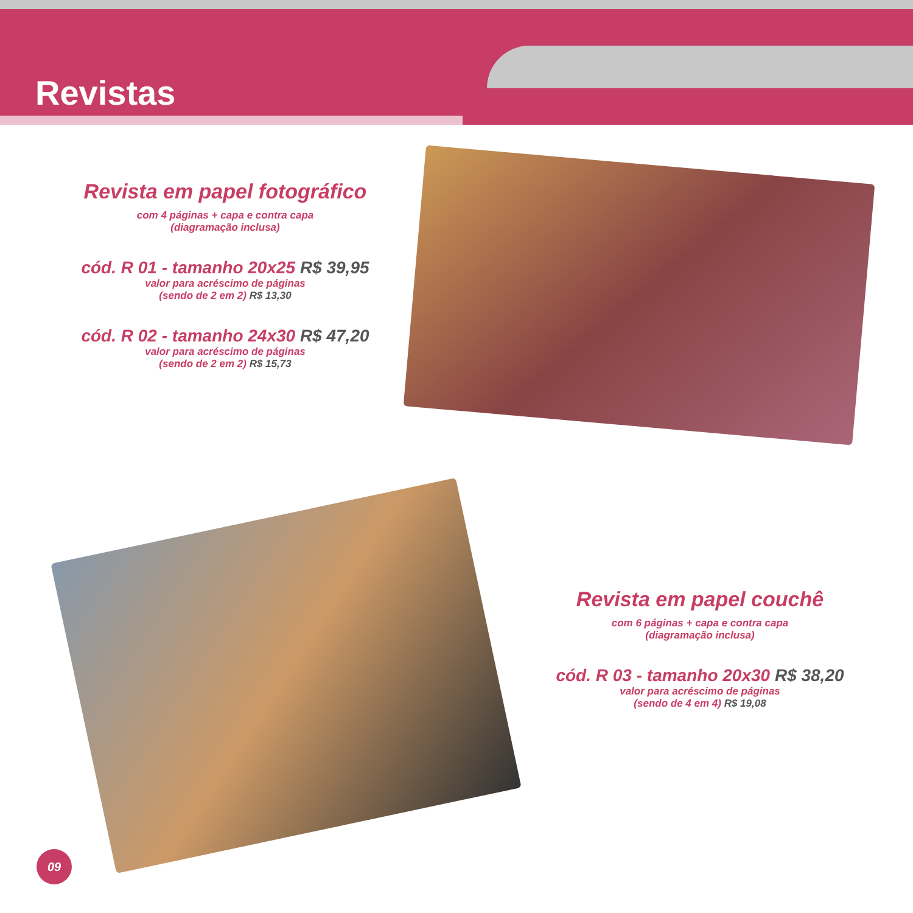Revistas
Revista em papel fotográfico
com 4 páginas + capa e contra capa
(diagramação inclusa)
cód. R 01 - tamanho 20x25 R$ 39,95
valor para acréscimo de páginas
(sendo de 2 em 2) R$ 13,30
cód. R 02 - tamanho 24x30 R$ 47,20
valor para acréscimo de páginas
(sendo de 2 em 2) R$ 15,73
Revista em papel couchê
com 6 páginas + capa e contra capa
(diagramação inclusa)
cód. R 03 - tamanho 20x30 R$ 38,20
valor para acréscimo de páginas
(sendo de 4 em 4) R$ 19,08
09